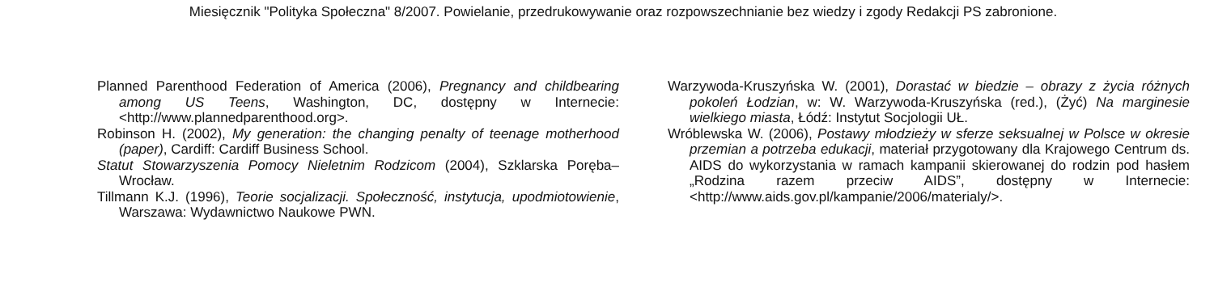Miesięcznik "Polityka Społeczna" 8/2007. Powielanie, przedrukowywanie oraz rozpowszechnianie bez wiedzy i zgody Redakcji PS zabronione.
Planned Parenthood Federation of America (2006), Pregnancy and childbearing among US Teens, Washington, DC, dostępny w Internecie: <http://www.plannedparenthood.org>.
Robinson H. (2002), My generation: the changing penalty of teenage motherhood (paper), Cardiff: Cardiff Business School.
Statut Stowarzyszenia Pomocy Nieletnim Rodzicom (2004), Szklarska Poręba–Wrocław.
Tillmann K.J. (1996), Teorie socjalizacji. Społeczność, instytucja, upodmiotowienie, Warszawa: Wydawnictwo Naukowe PWN.
Warzywoda-Kruszyńska W. (2001), Dorastać w biedzie – obrazy z życia różnych pokoleń Łodzian, w: W. Warzywoda-Kruszyńska (red.), (Żyć) Na marginesie wielkiego miasta, Łódź: Instytut Socjologii UŁ.
Wróblewska W. (2006), Postawy młodzieży w sferze seksualnej w Polsce w okresie przemian a potrzeba edukacji, materiał przygotowany dla Krajowego Centrum ds. AIDS do wykorzystania w ramach kampanii skierowanej do rodzin pod hasłem „Rodzina razem przeciw AIDS”, dostępny w Internecie: <http://www.aids.gov.pl/kampanie/2006/materialy/>.